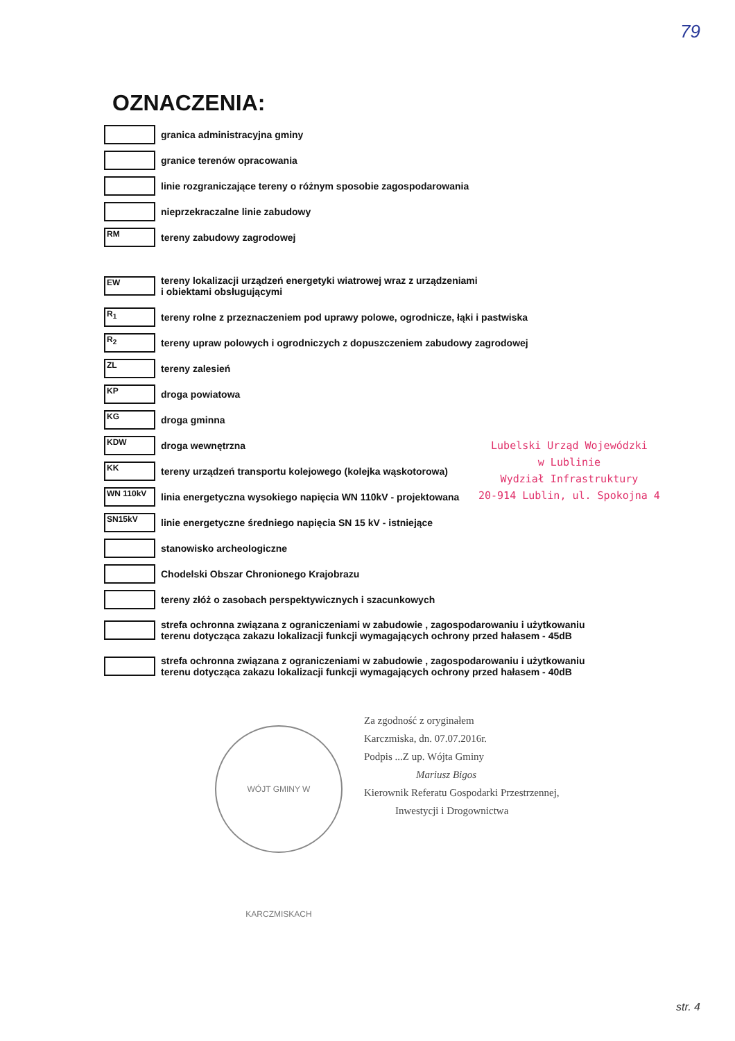79
OZNACZENIA:
granica administracyjna gminy
granice terenów opracowania
linie rozgraniczające tereny o różnym sposobie zagospodarowania
nieprzekraczalne linie zabudowy
RM
tereny zabudowy zagrodowej
EW
tereny lokalizacji urządzeń energetyki wiatrowej wraz z urządzeniami
i obiektami obsługującymi
R<sub>1</sub>
tereny rolne z przeznaczeniem pod uprawy polowe, ogrodnicze, łąki i pastwiska
R<sub>2</sub>
tereny upraw polowych i ogrodniczych z dopuszczeniem zabudowy zagrodowej
ZL
tereny zalesień
KP
droga powiatowa
KG
droga gminna
KDW
droga wewnętrzna
KK
tereny urządzeń transportu kolejowego (kolejka wąskotorowa)
WN 110kV
linia energetyczna wysokiego napięcia WN 110kV - projektowana
SN15kV
linie energetyczne średniego napięcia SN 15 kV - istniejące
stanowisko archeologiczne
Chodelski Obszar Chronionego Krajobrazu
tereny złóż o zasobach perspektywicznych i szacunkowych
strefa ochronna związana z ograniczeniami w zabudowie , zagospodarowaniu i użytkowaniu
terenu dotycząca zakazu lokalizacji funkcji wymagających ochrony przed hałasem - 45dB
strefa ochronna związana z ograniczeniami w zabudowie , zagospodarowaniu i użytkowaniu
terenu dotycząca zakazu lokalizacji funkcji wymagających ochrony przed hałasem - 40dB
Lubelski Urząd Wojewódzki
w Lublinie
Wydział Infrastruktury
20-914 Lublin, ul. Spokojna 4
WÓJT GMINY W KARCZMISKACH
Za zgodność z oryginałem
Karczmiska, dn. 07.07.2016r.
Podpis ...Z up. Wójta Gminy
Mariusz Bigos
Kierownik Referatu Gospodarki Przestrzennej,
Inwestycji i Drogownictwa
str. 4